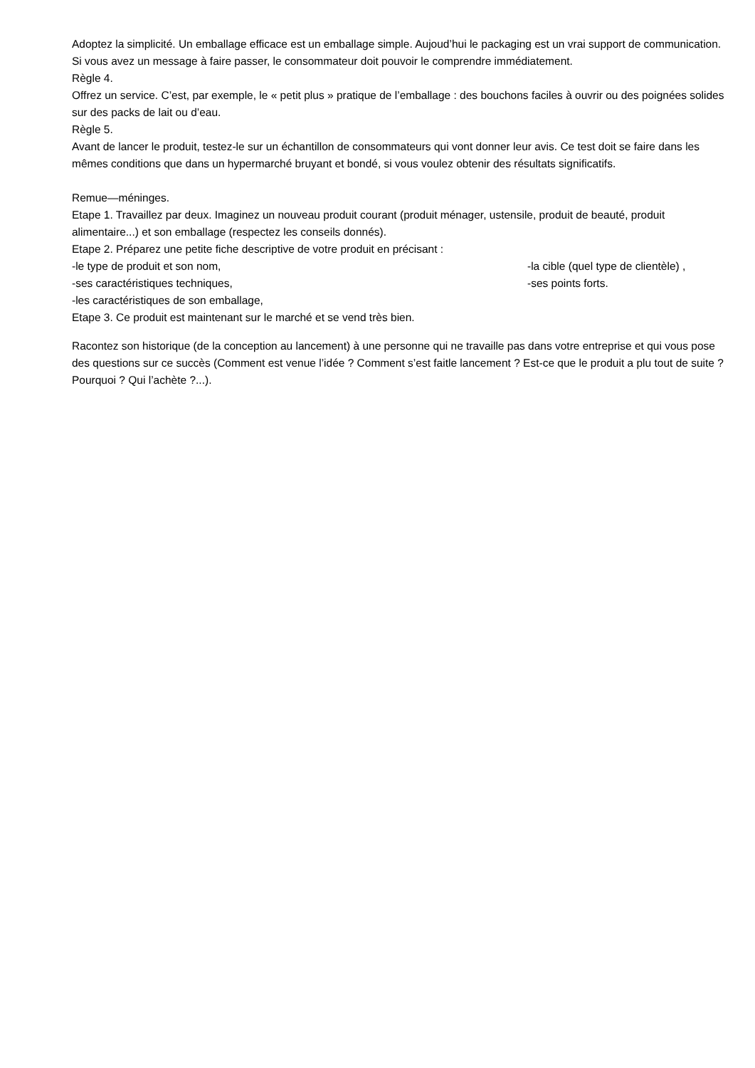Adoptez la simplicité. Un emballage efficace est un emballage simple. Aujoud’hui le packaging est un vrai support de communication. Si vous avez un message à faire passer, le consommateur doit pouvoir le comprendre immédiatement.
Règle 4.
Offrez un service. C’est, par exemple, le « petit plus » pratique de l’emballage : des bouchons faciles à ouvrir ou des poignées solides sur des packs de lait ou d’eau.
Règle 5.
Avant de lancer le produit, testez-le sur un échantillon de consommateurs qui vont donner leur avis. Ce test doit se faire dans les mêmes conditions que dans un hypermarché bruyant et bondé, si vous voulez obtenir des résultats significatifs.
Remue—méninges.
Etape 1. Travaillez par deux. Imaginez un nouveau produit courant (produit ménager, ustensile, produit de beauté, produit alimentaire...) et son emballage (respectez les conseils donnés).
Etape 2. Préparez une petite fiche descriptive de votre produit en précisant :
-le type de produit et son nom, -la cible (quel type de clientèle) ,
-ses caractéristiques techniques, -ses points forts.
-les caractéristiques de son emballage,
Etape 3. Ce produit est maintenant sur le marché et se vend très bien.
Racontez son historique (de la conception au lancement) à une personne qui ne travaille pas dans votre entreprise et qui vous pose des questions sur ce succès (Comment est venue l’idée ? Comment s’est faitle lancement ? Est-ce que le produit a plu tout de suite ? Pourquoi ? Qui l’achète ?...).